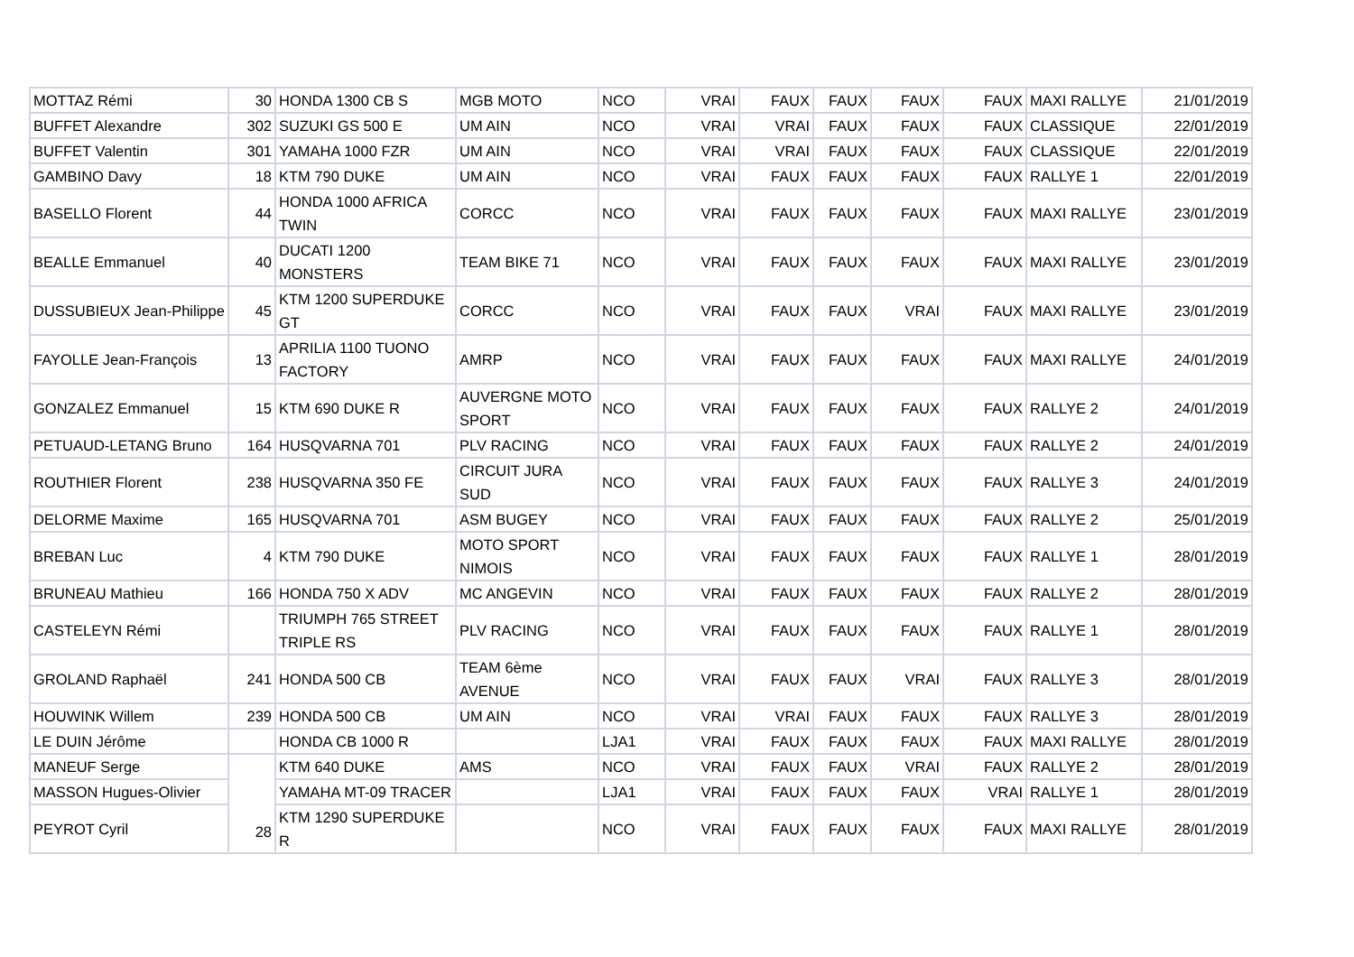| MOTTAZ Rémi | 30 | HONDA 1300 CB S | MGB MOTO | NCO | VRAI | FAUX | FAUX | FAUX | FAUX | MAXI RALLYE | 21/01/2019 |
| BUFFET Alexandre | 302 | SUZUKI GS 500 E | UM AIN | NCO | VRAI | VRAI | FAUX | FAUX | FAUX | CLASSIQUE | 22/01/2019 |
| BUFFET Valentin | 301 | YAMAHA 1000 FZR | UM AIN | NCO | VRAI | VRAI | FAUX | FAUX | FAUX | CLASSIQUE | 22/01/2019 |
| GAMBINO Davy | 18 | KTM 790 DUKE | UM AIN | NCO | VRAI | FAUX | FAUX | FAUX | FAUX | RALLYE 1 | 22/01/2019 |
| BASELLO Florent | 44 | HONDA 1000 AFRICA TWIN | CORCC | NCO | VRAI | FAUX | FAUX | FAUX | FAUX | MAXI RALLYE | 23/01/2019 |
| BEALLE Emmanuel | 40 | DUCATI 1200 MONSTERS | TEAM BIKE 71 | NCO | VRAI | FAUX | FAUX | FAUX | FAUX | MAXI RALLYE | 23/01/2019 |
| DUSSUBIEUX Jean-Philippe | 45 | KTM 1200 SUPERDUKE GT | CORCC | NCO | VRAI | FAUX | FAUX | VRAI | FAUX | MAXI RALLYE | 23/01/2019 |
| FAYOLLE Jean-François | 13 | APRILIA 1100 TUONO FACTORY | AMRP | NCO | VRAI | FAUX | FAUX | FAUX | FAUX | MAXI RALLYE | 24/01/2019 |
| GONZALEZ Emmanuel | 15 | KTM 690 DUKE R | AUVERGNE MOTO SPORT | NCO | VRAI | FAUX | FAUX | FAUX | FAUX | RALLYE 2 | 24/01/2019 |
| PETUAUD-LETANG Bruno | 164 | HUSQVARNA 701 | PLV RACING | NCO | VRAI | FAUX | FAUX | FAUX | FAUX | RALLYE 2 | 24/01/2019 |
| ROUTHIER Florent | 238 | HUSQVARNA 350 FE | CIRCUIT JURA SUD | NCO | VRAI | FAUX | FAUX | FAUX | FAUX | RALLYE 3 | 24/01/2019 |
| DELORME Maxime | 165 | HUSQVARNA 701 | ASM BUGEY | NCO | VRAI | FAUX | FAUX | FAUX | FAUX | RALLYE 2 | 25/01/2019 |
| BREBAN Luc | 4 | KTM 790 DUKE | MOTO SPORT NIMOIS | NCO | VRAI | FAUX | FAUX | FAUX | FAUX | RALLYE 1 | 28/01/2019 |
| BRUNEAU Mathieu | 166 | HONDA 750 X ADV | MC ANGEVIN | NCO | VRAI | FAUX | FAUX | FAUX | FAUX | RALLYE 2 | 28/01/2019 |
| CASTELEYN Rémi | | TRIUMPH 765 STREET TRIPLE RS | PLV RACING | NCO | VRAI | FAUX | FAUX | FAUX | FAUX | RALLYE 1 | 28/01/2019 |
| GROLAND Raphaël | 241 | HONDA 500 CB | TEAM 6ème AVENUE | NCO | VRAI | FAUX | FAUX | VRAI | FAUX | RALLYE 3 | 28/01/2019 |
| HOUWINK Willem | 239 | HONDA 500 CB | UM AIN | NCO | VRAI | VRAI | FAUX | FAUX | FAUX | RALLYE 3 | 28/01/2019 |
| LE DUIN Jérôme | | HONDA CB 1000 R | | LJA1 | VRAI | FAUX | FAUX | FAUX | FAUX | MAXI RALLYE | 28/01/2019 |
| MANEUF Serge | 28 | KTM 640 DUKE | AMS | NCO | VRAI | FAUX | FAUX | VRAI | FAUX | RALLYE 2 | 28/01/2019 |
| MASSON Hugues-Olivier | | YAMAHA MT-09 TRACER | | LJA1 | VRAI | FAUX | FAUX | FAUX | VRAI | RALLYE 1 | 28/01/2019 |
| PEYROT Cyril | | KTM 1290 SUPERDUKE R | | NCO | VRAI | FAUX | FAUX | FAUX | FAUX | MAXI RALLYE | 28/01/2019 |